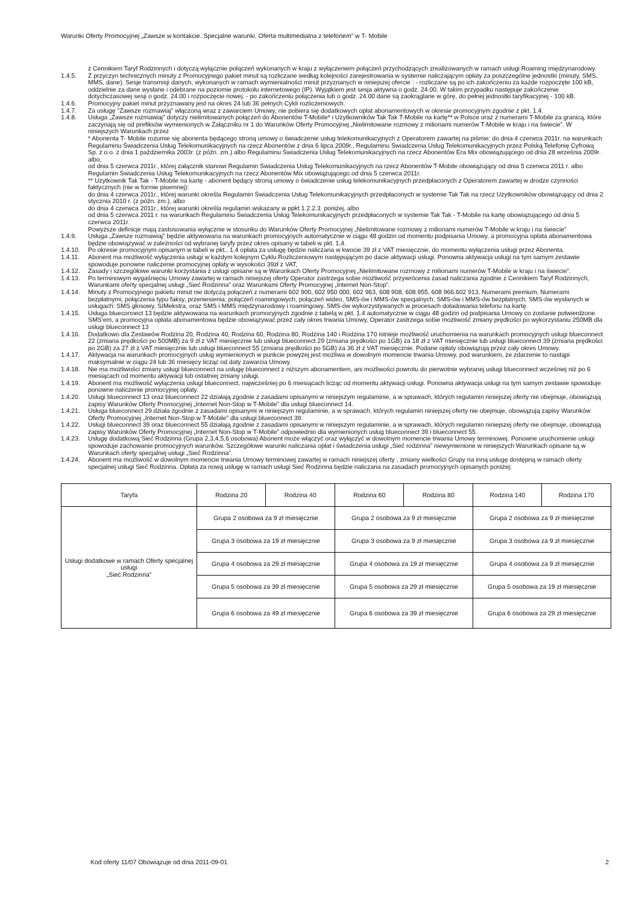Warunki Oferty Promocyjnej „Zawsze w kontakcie. Specjalne warunki. Oferta multimedialna z telefonem” w T- Mobile
z Cennikiem Taryf Rodzinnych i dotyczą wyłącznie połączeń wykonanych w kraju z wyłączeniem połączeń przychodzących zrealizowanych w ramach usługi Roaming międzynarodowy.
1.4.5. Z przyczyn technicznych minuty z Promocyjnego pakiet minut są rozliczane według kolejności zarejestrowania w systemie naliczającym opłaty za poszczególne jednostki (minuty, SMS, MMS, dane). Sesje transmisji danych, wykonanych w ramach wymienialności minut przyznanych w niniejszej ofercie : - rozliczane są po ich zakończeniu za każde rozpoczęte 100 kB, oddzielnie za dane wysłane i odebrane na poziomie protokołu internetowego (IP). Wyjątkiem jest sesja aktywna o godz. 24.00. W takim przypadku następuje zakończenie dotychczasowej sesji o godz. 24.00 i rozpoczęcie nowej. - po zakończeniu połączenia lub o godz. 24.00 dane są zaokrąglane w górę, do pełnej jednostki taryfikacyjnej - 100 kB.
1.4.6. Promocyjny pakiet minut przyznawany jest na okres 24 lub 36 pełnych Cykli rozliczeniowych.
1.4.7. Za usługę "Zawsze rozmawiaj" włączoną wraz z zawarciem Umowy, nie pobiera się dodatkowych opłat abonamentowych w okresie promocyjnym zgodnie z pkt. 1.4.
1.4.8. Usługa „Zawsze rozmawiaj” dotyczy nielimitowanych połączeń do Abonentów T-Mobile* i Użytkowników Tak Tak T-Mobile na kartę** w Polsce oraz z numerami T-Mobile za granicą, które zaczynają się od prefiksów wymienionych w Załączniku nr 1 do Warunków Oferty Promocyjnej „Nielimitowane rozmowy z milionami numerów T-Mobile w kraju i na świecie”. W niniejszych Warunkach przez
* Abonenta T- Mobile rozumie się abonenta będącego stroną umowy o świadczenie usług telekomunikacyjnych z Operatorem zawartej na piśmie: do dnia 4 czerwca 2011r. na warunkach Regulaminu Świadczenia Usług Telekomunikacyjnych na rzecz Abonentów z dnia 6 lipca 2009r., Regulaminu Świadczenia Usług Telekomunikacyjnych przez Polską Telefonię Cyfrową Sp. z o.o. z dnia 1 października 2003r. (z późn. zm.) albo Regulaminu Świadczenia Usług Telekomunikacyjnych na rzecz Abonentów Era Mix obowiązującego od dnia 28 września 2009r. albo,
od dnia 5 czerwca 2011r., której załącznik stanowi Regulamin Świadczenia Usług Telekomunikacyjnych na rzecz Abonentów T-Mobile obowiązujący od dnia 5 czerwca 2011 r. albo Regulamin Świadczenia Usług Telekomunikacyjnych na rzecz Abonentów Mix obowiązującego od dnia 5 czerwca 2011r.
** Użytkownik Tak Tak - T-Mobile na kartę - abonent będący stroną umowy o świadczenie usług telekomunikacyjnych przedpłaconych z Operatorem zawartej w drodze czynności faktycznych (nie w formie pisemnej):
do dnia 4 czerwca 2011r., której warunki określa Regulamin Świadczenia Usług Telekomunikacyjnych przedpłaconych w systemie Tak Tak na rzecz Użytkowników obowiązujący od dnia 2 stycznia 2010 r. (z późn. zm.), albo
do dnia 4 czerwca 2011r., której warunki określa regulamin wskazany w ppkt 1.2.2.3. poniżej, albo
od dnia 5 czerwca 2011 r. na warunkach Regulaminu Świadczenia Usług Telekomunikacyjnych przedpłaconych w systemie Tak Tak - T-Mobile na kartę obowiązującego od dnia 5 czerwca 2011r.
Powyższe definicje mają zastosowania wyłącznie w stosunku do Warunków Oferty Promocyjnej „Nielimitowane rozmowy z milionami numerów T-Mobile w kraju i na świecie”
1.4.9. Usługa „Zawsze rozmawiaj” będzie aktywowana na warunkach promocyjnych automatycznie w ciągu 48 godzin od momentu podpisania Umowy, a promocyjna opłata abonamentowa będzie obowiązywać w zależności od wybranej taryfy przez okres opisany w tabeli w pkt. 1,4.
1.4.10. Po okresie promocyjnym opisanym w tabeli w pkt., 1,4 opłata za usługę będzie naliczana w kwocie 39 zł z VAT miesięcznie, do momentu wyłączenia usługi przez Abonenta.
1.4.11. Abonent ma możliwość wyłączenia usługi w każdym kolejnym Cyklu Rozliczeniowym następującym po dacie aktywacji usługi. Ponowna aktywacja usługi na tym samym zestawie spowoduje ponowne naliczenie promocyjnej opłaty w wysokości 39zł z VAT,
1.4.12. Zasady i szczegółowe warunki korzystania z usługi opisane są w Warunkach Oferty Promocyjnej „Nielimitowane rozmowy z milionami numerów T-Mobile w kraju i na świecie”.
1.4.13. Po terminowym wygaśnięciu Umowy zawartej w ramach niniejszej oferty Operator zastrzega sobie możliwość przywrócenia zasad naliczania zgodnie z Cennikiem Taryf Rodzinnych, Warunkami oferty specjalnej usługi „Sieć Rodzinna” oraz Warunkami Oferty Promocyjnej „Internet Non-Stop”.
1.4.14. Minuty z Promocyjnego pakietu minut nie dotyczą połączeń z numerami 602 900, 602 950 000, 602 963, 608 908, 608 955, 608 966,602 913, Numerami premium, Numerami bezpłatnymi, połączenia typu faksy, przeniesienia, połączeń roamingowych, połączeń wideo, SMS-ów i MMS-ów specjalnych, SMS-ów i MMS-ów bezpłatnych, SMS-ów wysłanych w usługach: SMS głosowy, SIMekstra, oraz SMS i MMS międzynarodowy i roamingowy, SMS-ów wykorzystywanych w procesach doładowania telefonu na kartę.
1.4.15. Usługa blueconnect 13 będzie aktywowana na warunkach promocyjnych zgodnie z tabelą w pkt. 1.4 automatycznie w ciągu 48 godzin od podpisania Umowy co zostanie potwierdzone SMS’em, a promocyjna opłata abonamentowa będzie obowiązywać przez cały okres trwania Umowy, Operator zastrzega sobie możliwość zmiany prędkości po wykorzystaniu 250MB dla usługi blueconnect 13
1.4.16. Dodatkowo dla Zestawów Rodzina 20, Rodzina 40, Rodzina 60, Rodzina 80, Rodzina 140 i Rodzina 170 istnieje możliwość uruchomienia na warunkach promocyjnych usługi blueconnect 22 (zmiana prędkości po 500MB) za 9 zł z VAT miesięcznie lub usługi blueconnect 29 (zmiana prędkości po 1GB) za 18 zł z VAT miesięcznie lub usługi blueconnect 39 (zmiana prędkości po 2GB) za 27 zł z VAT miesięcznie lub usługi blueconnect 55 (zmiana prędkości po 5GB) za 36 zł z VAT miesięcznie. Podane opłaty obowiązują przez cały okres Umowy.
1.4.17. Aktywacja na warunkach promocyjnych usług wymienionych w punkcie powyżej jest możliwa w dowolnym momencie trwania Umowy, pod warunkiem, że zdarzenie to nastąpi maksymalnie w ciągu 24 lub 36 miesięcy licząc od daty zawarcia Umowy.
1.4.18. Nie ma możliwości zmiany usługi blueconnect na usługę blueconnect z niższym abonamentem, ani możliwości powrotu do pierwotnie wybranej usługi blueconnect wcześniej niż po 6 miesiącach od momentu aktywacji lub ostatniej zmiany usługi.
1.4.19. Abonent ma możliwość wyłączenia usługi blueconnect, najwcześniej po 6 miesiącach licząc od momentu aktywacji usługi. Ponowna aktywacja usługi na tym samym zestawie spowoduje ponowne naliczenie promocyjnej opłaty.
1.4.20. Usługi blueconnect 13 oraz blueconnect 22 działają zgodnie z zasadami opisanymi w niniejszym regulaminie, a w sprawach, których regulamin niniejszej oferty nie obejmuje, obowiązują zapisy Warunków Oferty Promocyjnej „Internet Non-Stop w T-Mobile” dla usługi blueconnect 14.
1.4.21. Usługa blueconnect 29 działa zgodnie z zasadami opisanymi w niniejszym regulaminie, a w sprawach, których regulamin niniejszej oferty nie obejmuje, obowiązują zapisy Warunków Oferty Promocyjnej „Internet Non-Stop w T-Mobile” dla usługi blueconnect 39.
1.4.22. Usługi blueconnect 39 oraz blueconnect 55 działają zgodnie z zasadami opisanymi w niniejszym regulaminie, a w sprawach, których regulamin niniejszej oferty nie obejmuje, obowiązują zapisy Warunków Oferty Promocyjnej „Internet Non-Stop w T-Mobile” odpowiednio dla wymienionych usług blueconnect 39 i blueconnect 55
1.4.23. Usługę dodatkową Sieć Rodzinna (Grupa 2,3,4,5,6 osobowa) Abonent może włączyć oraz wyłączyć w dowolnym momencie trwania Umowy terminowej. Ponowne uruchomienie usługi spowoduje zachowanie promocyjnych warunków. Szczegółowe warunki naliczania opłat i świadczenia usługi „Sieć rodzinna” niewymienione w niniejszych Warunkach opisane są w Warunkach oferty specjalnej usługi „Sieć Rodzinna”.
1.4.24. Abonent ma możliwość w dowolnym momencie trwania Umowy terminowej zawartej w ramach niniejszej oferty , zmiany wielkości Grupy na inną usługę dostępną w ramach oferty specjalnej usługi Sieć Rodzinna. Opłata za nową usługę w ramach usługi Sieć Rodzinna będzie naliczana na zasadach promocyjnych opisanych poniżej:
| Taryfa | Rodzina 20 | Rodzina 40 | Rodzina 60 | Rodzina 80 | Rodzina 140 | Rodzina 170 |
| --- | --- | --- | --- | --- | --- | --- |
| Usługi dodatkowe w ramach Oferty specjalnej usługi „Sieć Rodzinna” | Grupa 2 osobowa za 9 zł miesięcznie | | Grupa 2 osobowa za 9 zł miesięcznie | | Grupa 2 osobowa za 9 zł miesięcznie | |
| | Grupa 3 osobowa za 19 zł miesięcznie | | Grupa 3 osobowa za 9 zł miesięcznie | | Grupa 3 osobowa za 9 zł miesięcznie | |
| | Grupa 4 osobowa za 29 zł miesięcznie | | Grupa 4 osobowa za 19 zł miesięcznie | | Grupa 4 osobowa za 9 zł miesięcznie | |
| | Grupa 5 osobowa za 39 zł miesięcznie | | Grupa 5 osobowa za 29 zł miesięcznie | | Grupa 5 osobowa za 19 zł miesięcznie | |
| | Grupa 6 osobowa za 49 zł miesięcznie | | Grupa 6 osobowa za 39 zł miesięcznie | | Grupa 6 osobowa za 29 zł miesięcznie | |
Kod oferty 11/07 Obowiązuje od dnia 2011-09-01 2